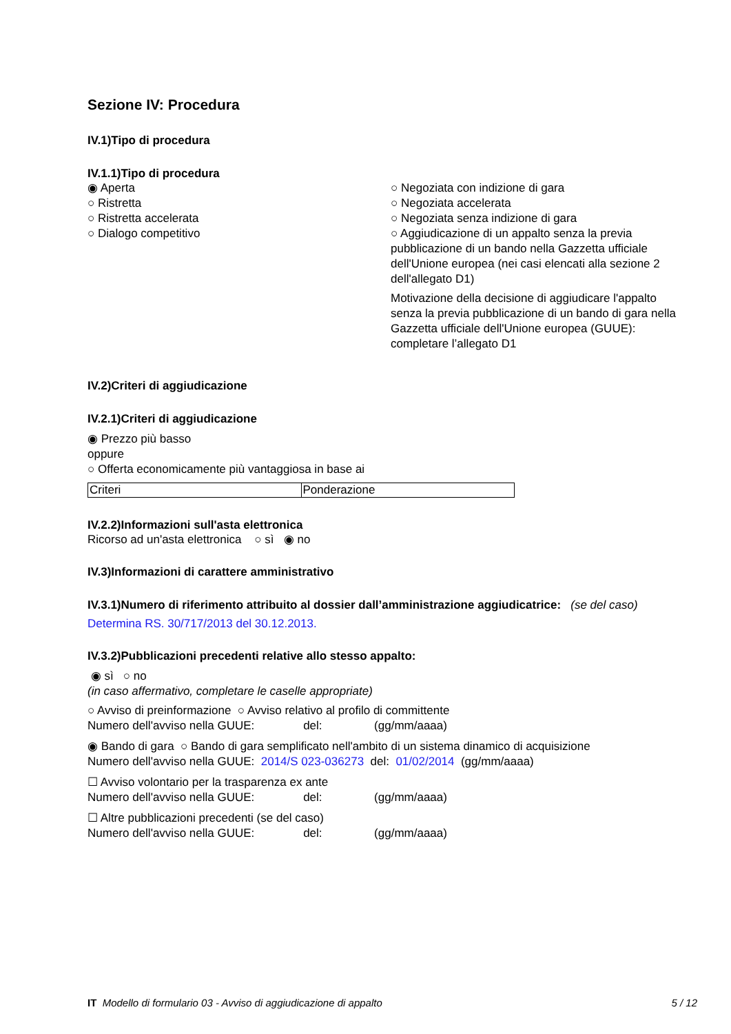Sezione IV: Procedura
IV.1)Tipo di procedura
IV.1.1)Tipo di procedura
◉ Aperta
○ Ristretta
○ Ristretta accelerata
○ Dialogo competitivo
○ Negoziata con indizione di gara
○ Negoziata accelerata
○ Negoziata senza indizione di gara
○ Aggiudicazione di un appalto senza la previa pubblicazione di un bando nella Gazzetta ufficiale dell'Unione europea (nei casi elencati alla sezione 2 dell'allegato D1)
Motivazione della decisione di aggiudicare l'appalto senza la previa pubblicazione di un bando di gara nella Gazzetta ufficiale dell'Unione europea (GUUE): completare l’allegato D1
IV.2)Criteri di aggiudicazione
IV.2.1)Criteri di aggiudicazione
◉ Prezzo più basso
oppure
○ Offerta economicamente più vantaggiosa in base ai
| Criteri | Ponderazione |
IV.2.2)Informazioni sull'asta elettronica
Ricorso ad un'asta elettronica ○ sì ◉ no
IV.3)Informazioni di carattere amministrativo
IV.3.1)Numero di riferimento attribuito al dossier dall’amministrazione aggiudicatrice: (se del caso)
Determina RS. 30/717/2013 del 30.12.2013.
IV.3.2)Pubblicazioni precedenti relative allo stesso appalto:
◉ sì ○ no
(in caso affermativo, completare le caselle appropriate)
○ Avviso di preinformazione ○ Avviso relativo al profilo di committente
Numero dell'avviso nella GUUE: del: (gg/mm/aaaa)
◉ Bando di gara ○ Bando di gara semplificato nell'ambito di un sistema dinamico di acquisizione
Numero dell'avviso nella GUUE: 2014/S 023-036273 del: 01/02/2014 (gg/mm/aaaa)
☐ Avviso volontario per la trasparenza ex ante
Numero dell'avviso nella GUUE: del: (gg/mm/aaaa)
☐ Altre pubblicazioni precedenti (se del caso)
Numero dell'avviso nella GUUE: del: (gg/mm/aaaa)
IT Modello di formulario 03 - Avviso di aggiudicazione di appalto 5 / 12